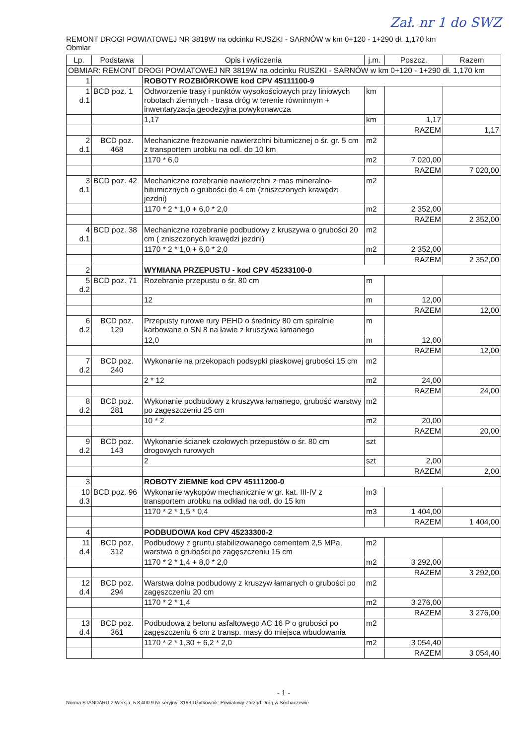Zał. nr 1 do SWZ
REMONT DROGI POWIATOWEJ NR 3819W na odcinku RUSZKI - SARNÓW w km 0+120 - 1+290 dł. 1,170 km
Obmiar
| Lp. | Podstawa | Opis i wyliczenia | j.m. | Poszcz. | Razem |
| --- | --- | --- | --- | --- | --- |
| OBMIAR: REMONT DROGI POWIATOWEJ NR 3819W na odcinku RUSZKI - SARNÓW w km 0+120 - 1+290 dł. 1,170 km | | | | | |
| 1 | | ROBOTY ROZBIÓRKOWE kod CPV 45111100-9 | | | |
| 1 d.1 | BCD poz. 1 | Odtworzenie trasy i punktów wysokościowych przy liniowych robotach ziemnych - trasa dróg w terenie równinnym + inwentaryzacja geodezyjna powykonawcza | km | | |
| | | 1,17 | km | 1,17 | |
| | | | | RAZEM | 1,17 |
| 2 d.1 | BCD poz. 468 | Mechaniczne frezowanie nawierzchni bitumicznej o śr. gr. 5 cm z transportem urobku na odl. do 10 km | m2 | | |
| | | 1170 * 6,0 | m2 | 7 020,00 | |
| | | | | RAZEM | 7 020,00 |
| 3 d.1 | BCD poz. 42 | Mechaniczne rozebranie nawierzchni z mas mineralno-bitumicznych o grubości do 4 cm (zniszczonych krawędzi jezdni) | m2 | | |
| | | 1170 * 2 * 1,0 + 6,0 * 2,0 | m2 | 2 352,00 | |
| | | | | RAZEM | 2 352,00 |
| 4 d.1 | BCD poz. 38 | Mechaniczne rozebranie podbudowy z kruszywa o grubości 20 cm ( zniszczonych krawędzi jezdni) | m2 | | |
| | | 1170 * 2 * 1,0 + 6,0 * 2,0 | m2 | 2 352,00 | |
| | | | | RAZEM | 2 352,00 |
| 2 | | WYMIANA PRZEPUSTU - kod CPV 45233100-0 | | | |
| 5 d.2 | BCD poz. 71 | Rozebranie przepustu o śr. 80 cm | m | | |
| | | 12 | m | 12,00 | |
| | | | | RAZEM | 12,00 |
| 6 d.2 | BCD poz. 129 | Przepusty rurowe rury PEHD o średnicy 80 cm spiralnie karbowane o SN 8 na ławie z kruszywa łamanego | m | | |
| | | 12,0 | m | 12,00 | |
| | | | | RAZEM | 12,00 |
| 7 d.2 | BCD poz. 240 | Wykonanie na przekopach podsypki piaskowej grubości 15 cm | m2 | | |
| | | 2 * 12 | m2 | 24,00 | |
| | | | | RAZEM | 24,00 |
| 8 d.2 | BCD poz. 281 | Wykonanie podbudowy z kruszywa łamanego, grubość warstwy po zagęszczeniu 25 cm | m2 | | |
| | | 10 * 2 | m2 | 20,00 | |
| | | | | RAZEM | 20,00 |
| 9 d.2 | BCD poz. 143 | Wykonanie ścianek czołowych przepustów o śr. 80 cm drogowych rurowych | szt | | |
| | | 2 | szt | 2,00 | |
| | | | | RAZEM | 2,00 |
| 3 | | ROBOTY ZIEMNE kod CPV 45111200-0 | | | |
| 10 d.3 | BCD poz. 96 | Wykonanie wykopów mechanicznie w gr. kat. III-IV z transportem urobku na odkład na odl. do 15 km | m3 | | |
| | | 1170 * 2 * 1,5 * 0,4 | m3 | 1 404,00 | |
| | | | | RAZEM | 1 404,00 |
| 4 | | PODBUDOWA kod CPV 45233300-2 | | | |
| 11 d.4 | BCD poz. 312 | Podbudowy z gruntu stabilizowanego cementem 2,5 MPa, warstwa o grubości po zagęszczeniu 15 cm | m2 | | |
| | | 1170 * 2 * 1,4 + 8,0 * 2,0 | m2 | 3 292,00 | |
| | | | | RAZEM | 3 292,00 |
| 12 d.4 | BCD poz. 294 | Warstwa dolna podbudowy z kruszyw łamanych o grubości po zagęszczeniu 20 cm | m2 | | |
| | | 1170 * 2 * 1,4 | m2 | 3 276,00 | |
| | | | | RAZEM | 3 276,00 |
| 13 d.4 | BCD poz. 361 | Podbudowa z betonu asfaltowego AC 16 P o grubości po zagęszczeniu 6 cm z transp. masy do miejsca wbudowania | m2 | | |
| | | 1170 * 2 * 1,30 + 6,2 * 2,0 | m2 | 3 054,40 | |
| | | | | RAZEM | 3 054,40 |
- 1 -
Norma STANDARD 2 Wersja: 5.8.400.9 Nr seryjny: 3189 Użytkownik: Powiatowy Zarząd Dróg w Sochaczewie